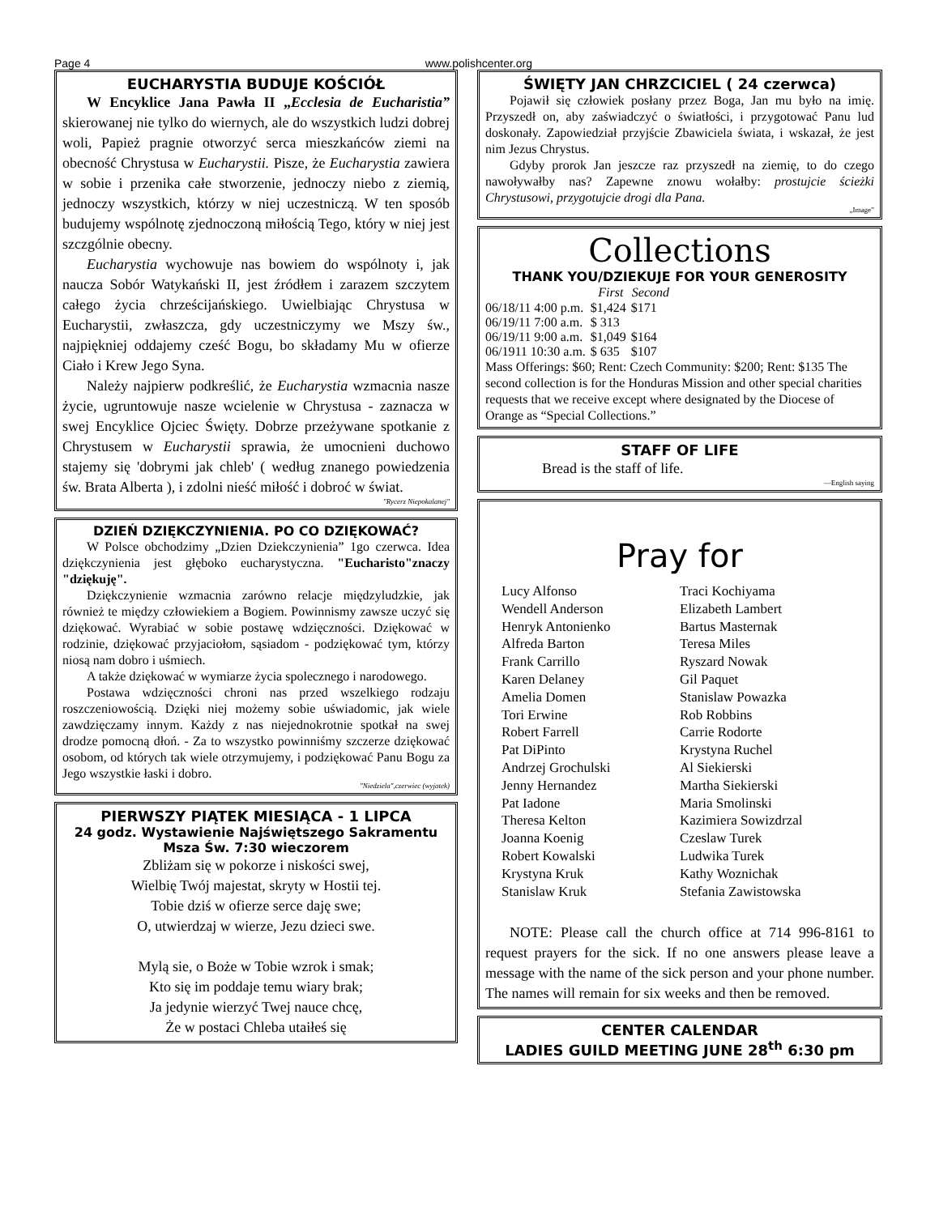Page 4 www.polishcenter.org
EUCHARYSTIA BUDUJE KOŚCIÓŁ
W Encyklice Jana Pawła II „Ecclesia de Eucharistia” skierowanej nie tylko do wiernych, ale do wszystkich ludzi dobrej woli, Papież pragnie otworzyć serca mieszkańców ziemi na obecność Chrystusa w Eucharystii. Pisze, że Eucharystia zawiera w sobie i przenika całe stworzenie, jednoczy niebo z ziemią, jednoczy wszystkich, którzy w niej uczestniczą. W ten sposób budujemy wspólnotę zjednoczoną miłością Tego, który w niej jest szczgólnie obecny.
Eucharystia wychowuje nas bowiem do wspólnoty i, jak naucza Sobór Watykański II, jest źródłem i zarazem szczytem całego życia chrześcijańskiego. Uwielbiając Chrystusa w Eucharystii, zwłaszcza, gdy uczestniczymy we Mszy św., najpiękniej oddajemy cześć Bogu, bo składamy Mu w ofierze Ciało i Krew Jego Syna.
Należy najpierw podkreślić, że Eucharystia wzmacnia nasze życie, ugruntowuje nasze wcielenie w Chrystusa - zaznacza w swej Encyklice Ojciec Święty. Dobrze przeżywane spotkanie z Chrystusem w Eucharystii sprawia, że umocnieni duchowo stajemy się 'dobrymi jak chleb' ( według znanego powiedzenia św. Brata Alberta ), i zdolni nieść miłość i dobroć w świat.
"Rycerz Niepokalanej"
DZIEŃ DZIĘKCZYNIENIA. PO CO DZIĘKOWAĆ?
W Polsce obchodzimy „Dzien Dziekczynienia” 1go czerwca. Idea dziękczynienia jest głęboko eucharystyczna. "Eucharisto"znaczy "dziękuję".
Dziękczynienie wzmacnia zarówno relacje międzyludzkie, jak również te między człowiekiem a Bogiem. Powinnismy zawsze uczyć się dziękować. Wyrabiać w sobie postawę wdzięczności. Dziękować w rodzinie, dziękować przyjaciołom, sąsiadom - podziękować tym, którzy niosą nam dobro i uśmiech.
A także dziękować w wymiarze życia spolecznego i narodowego.
Postawa wdzięczności chroni nas przed wszelkiego rodzaju roszczeniowością. Dzięki niej możemy sobie uświadomic, jak wiele zawdzięczamy innym. Każdy z nas niejednokrotnie spotkał na swej drodze pomocną dłoń. - Za to wszystko powinniśmy szczerze dziękować osobom, od których tak wiele otrzymujemy, i podziękować Panu Bogu za Jego wszystkie łaski i dobro.
"Niedziela",czerwiec (wyjatek)
PIERWSZY PIĄTEK MIESIĄCA - 1 LIPCA
24 godz. Wystawienie Najświętszego Sakramentu
Msza Św. 7:30 wieczorem
Zbliżam się w pokorze i niskości swej,
Wielbię Twój majestat, skryty w Hostii tej.
Tobie dziś w ofierze serce daję swe;
O, utwierdzaj w wierze, Jezu dzieci swe.
Mylą sie, o Boże w Tobie wzrok i smak;
Kto się im poddaje temu wiary brak;
Ja jedynie wierzyć Twej nauce chcę,
Że w postaci Chleba utaiłeś się
ŚWIĘTY JAN CHRZCICIEL ( 24 czerwca)
Pojawił się człowiek posłany przez Boga, Jan mu było na imię. Przyszedł on, aby zaświadczyć o światłości, i przygotować Panu lud doskonały. Zapowiedział przyjście Zbawiciela świata, i wskazał, że jest nim Jezus Chrystus.
Gdyby prorok Jan jeszcze raz przyszedł na ziemię, to do czego nawoływałby nas? Zapewne znowu wołałby: prostujcie ścieżki Chrystusowi, przygotujcie drogi dla Pana.
„Image”
Collections
THANK YOU/DZIEKUJE FOR YOUR GENEROSITY
| | First | Second |
| --- | --- | --- |
| 06/18/11 4:00 p.m. | $1,424 | $171 |
| 06/19/11 7:00 a.m. | $ 313 | |
| 06/19/11 9:00 a.m. | $1,049 | $164 |
| 06/1911 10:30 a.m. | $ 635 | $107 |
Mass Offerings: $60; Rent: Czech Community: $200; Rent: $135 The second collection is for the Honduras Mission and other special charities requests that we receive except where designated by the Diocese of Orange as “Special Collections.”
STAFF OF LIFE
Bread is the staff of life.
—English saying
Pray for
Lucy Alfonso
Traci Kochiyama
Wendell Anderson
Elizabeth Lambert
Henryk Antonienko
Bartus Masternak
Alfreda Barton
Teresa Miles
Frank Carrillo
Ryszard Nowak
Karen Delaney
Gil Paquet
Amelia Domen
Stanislaw Powazka
Tori Erwine
Rob Robbins
Robert Farrell
Carrie Rodorte
Pat DiPinto
Krystyna Ruchel
Andrzej Grochulski
Al Siekierski
Jenny Hernandez
Martha Siekierski
Pat Iadone
Maria Smolinski
Theresa Kelton
Kazimiera Sowizdrzal
Joanna Koenig
Czeslaw Turek
Robert Kowalski
Ludwika Turek
Krystyna Kruk
Kathy Woznichak
Stanislaw Kruk
Stefania Zawistowska
NOTE: Please call the church office at 714 996-8161 to request prayers for the sick. If no one answers please leave a message with the name of the sick person and your phone number. The names will remain for six weeks and then be removed.
CENTER CALENDAR
LADIES GUILD MEETING JUNE 28<sup>th</sup> 6:30 pm